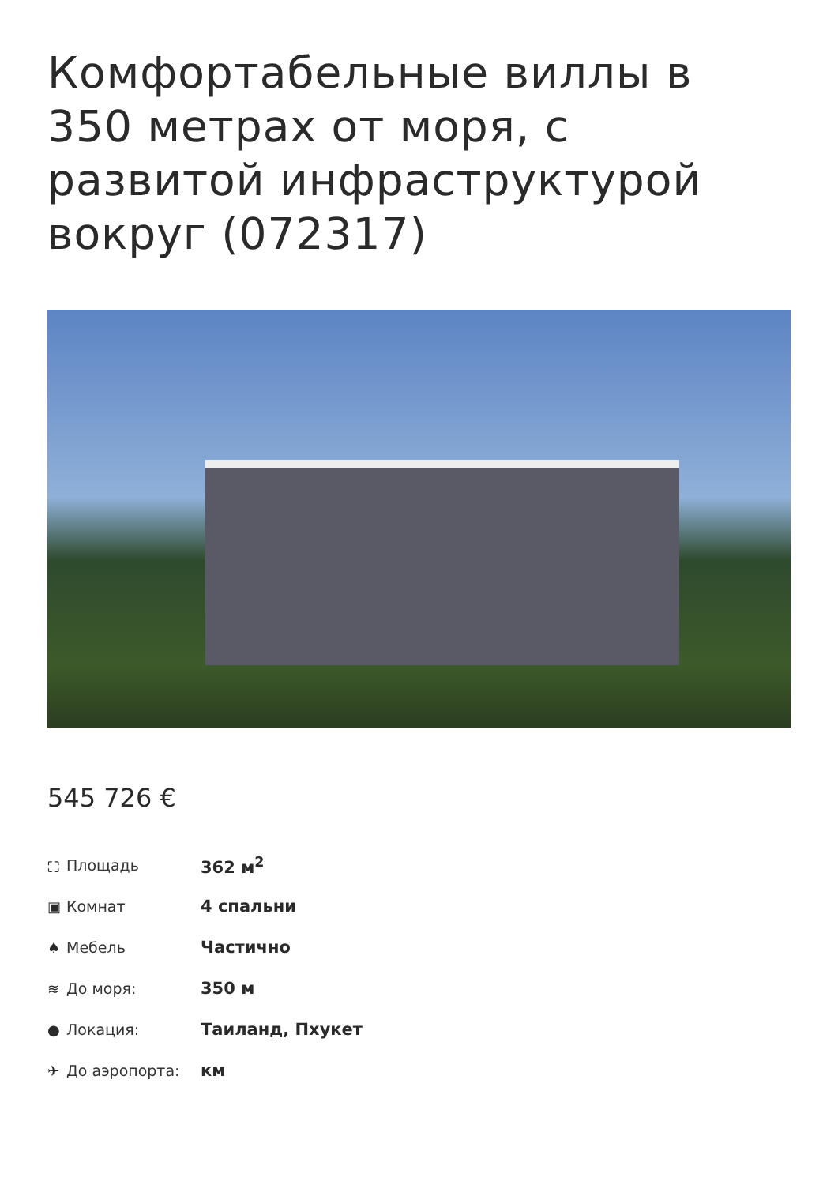Комфортабельные виллы в 350 метрах от моря, с развитой инфраструктурой вокруг (072317)
545 726 €
⛶ Площадь 362 м<sup>2</sup>
▣ Комнат 4 спальни
♠ Мебель Частично
≋ До моря: 350 м
● Локация: Таиланд, Пхукет
✈ До аэропорта: км